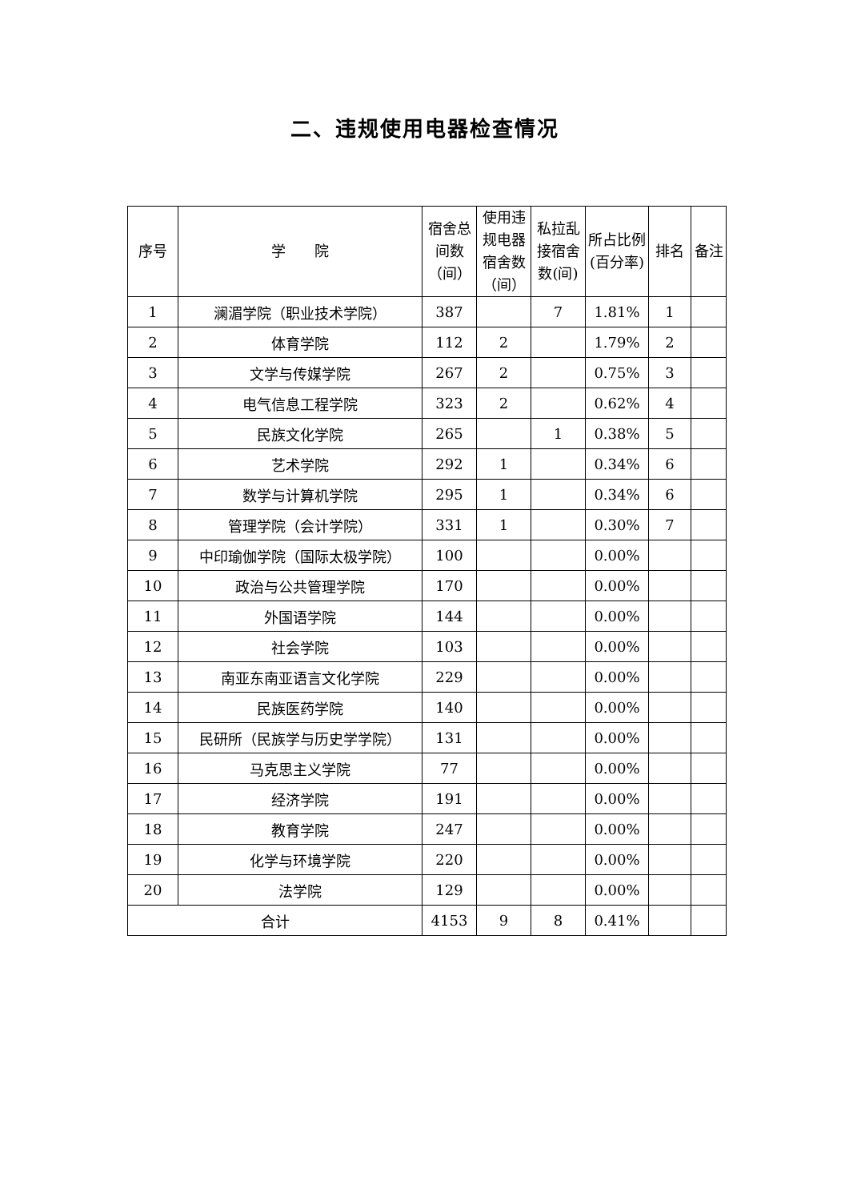二、违规使用电器检查情况
| 序号 | 学 院 | 宿舍总间数（间） | 使用违规电器宿舍数（间） | 私拉乱接宿舍数(间) | 所占比例(百分率) | 排名 | 备注 |
| --- | --- | --- | --- | --- | --- | --- | --- |
| 1 | 澜湄学院（职业技术学院） | 387 | | 7 | 1.81% | 1 | |
| 2 | 体育学院 | 112 | 2 | | 1.79% | 2 | |
| 3 | 文学与传媒学院 | 267 | 2 | | 0.75% | 3 | |
| 4 | 电气信息工程学院 | 323 | 2 | | 0.62% | 4 | |
| 5 | 民族文化学院 | 265 | | 1 | 0.38% | 5 | |
| 6 | 艺术学院 | 292 | 1 | | 0.34% | 6 | |
| 7 | 数学与计算机学院 | 295 | 1 | | 0.34% | 6 | |
| 8 | 管理学院（会计学院） | 331 | 1 | | 0.30% | 7 | |
| 9 | 中印瑜伽学院（国际太极学院） | 100 | | | 0.00% | | |
| 10 | 政治与公共管理学院 | 170 | | | 0.00% | | |
| 11 | 外国语学院 | 144 | | | 0.00% | | |
| 12 | 社会学院 | 103 | | | 0.00% | | |
| 13 | 南亚东南亚语言文化学院 | 229 | | | 0.00% | | |
| 14 | 民族医药学院 | 140 | | | 0.00% | | |
| 15 | 民研所（民族学与历史学学院） | 131 | | | 0.00% | | |
| 16 | 马克思主义学院 | 77 | | | 0.00% | | |
| 17 | 经济学院 | 191 | | | 0.00% | | |
| 18 | 教育学院 | 247 | | | 0.00% | | |
| 19 | 化学与环境学院 | 220 | | | 0.00% | | |
| 20 | 法学院 | 129 | | | 0.00% | | |
| 合计 | | 4153 | 9 | 8 | 0.41% | | |